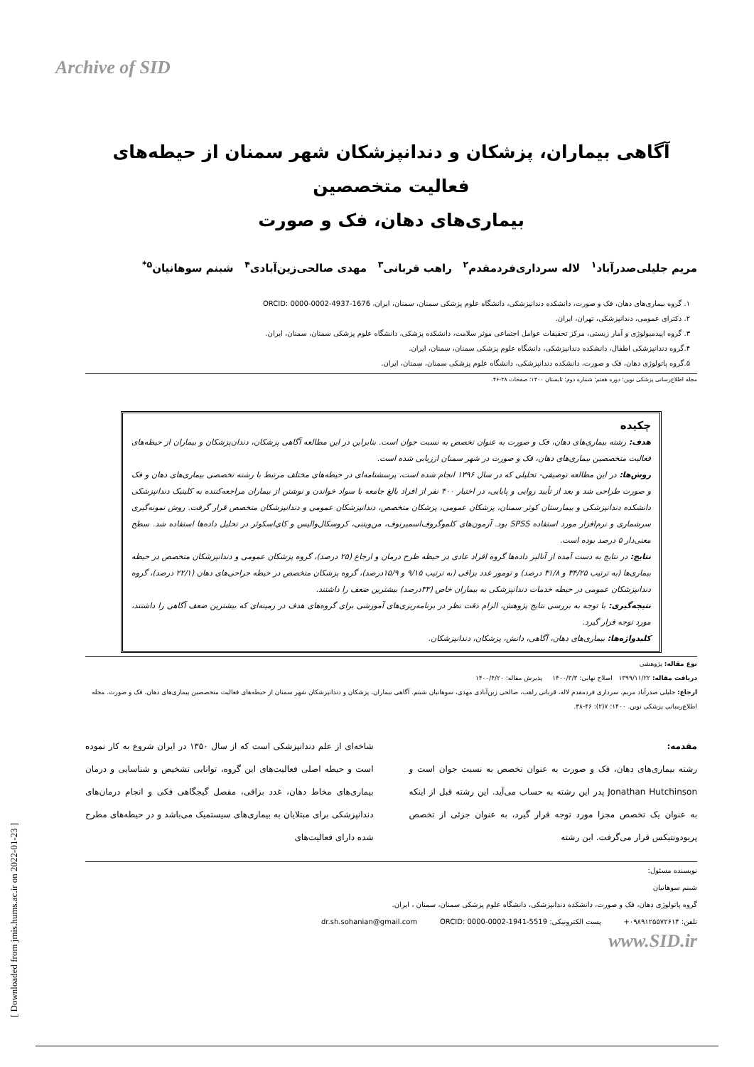Archive of SID
آگاهی بیماران، پزشکان و دندانپزشکان شهر سمنان از حیطه‌های فعالیت متخصصین
بیماری‌های دهان، فک و صورت
مریم جلیلی‌صدرآباد<sup>۱</sup> لاله سرداری‌فردمقدم<sup>۲</sup> راهب قربانی<sup>۳</sup> مهدی صالحی‌زین‌آبادی<sup>۴</sup> شبنم سوهانیان<sup>۵*</sup>
۱. گروه بیماری‌های دهان، فک و صورت، دانشکده دندانپزشکی، دانشگاه علوم پزشکی سمنان، سمنان، ایران، ORCID: 0000-0002-4937-1676
۲. دکترای عمومی، دندانپزشکی، تهران، ایران.
۳. گروه اپیدمیولوژی و آمار زیستی، مرکز تحقیقات عوامل اجتماعی موثر سلامت، دانشکده پزشکی، دانشگاه علوم پزشکی سمنان، سمنان، ایران.
۴.گروه دندانپزشکی اطفال، دانشکده دندانپزشکی، دانشگاه علوم پزشکی سمنان، سمنان، ایران.
۵.گروه پاتولوژی دهان، فک و صورت، دانشکده دندانپزشکی، دانشگاه علوم پزشکی سمنان، سمنان، ایران.
مجله اطلاع‌رسانی پزشکی نوین؛ دوره هفتم؛ شماره دوم؛ تابستان ۱۴۰۰؛ صفحات ۳۸-۴۶.
چکیده
هدف: رشته بیماری‌های دهان، فک و صورت به عنوان تخصص به نسبت جوان است. بنابراین در این مطالعه آگاهی پزشکان، دندان‌پزشکان و بیماران از حیطه‌های فعالیت متخصصین بیماری‌های دهان، فک و صورت در شهر سمنان ارزیابی شده است.
روش‌ها: در این مطالعه توصیفی- تحلیلی که در سال ۱۳۹۶ انجام شده است، پرسشنامه‌ای در حیطه‌های مختلف مرتبط با رشته تخصصی بیماری‌های دهان و فک و صورت طراحی شد و بعد از تأیید روایی و پایایی، در اختیار ۴۰۰ نفر از افراد بالغ جامعه با سواد خواندن و نوشتن از بیماران مراجعه‌کننده به کلینیک دندانپزشکی دانشکده دندانپزشکی و بیمارستان کوثر سمنان، پزشکان عمومی، پزشکان متخصص، دندانپزشکان عمومی و دندانپزشکان متخصص قرار گرفت. روش نمونه‌گیری سرشماری و نرم‌افزار مورد استفاده SPSS بود. آزمون‌های کلموگروف‌اسمیرنوف، من‌ویتنی، کروسکال‌والیس و کای‌اسکوئر در تحلیل داده‌ها استفاده شد. سطح معنی‌دار ۵ درصد بوده است.
نتایج: در نتایج به دست آمده از آنالیز داده‌ها گروه افراد عادی در حیطه طرح درمان و ارجاع (۲۵ درصد)، گروه پزشکان عمومی و دندانپزشکان متخصص در حیطه بیماری‌ها (به ترتیب ۳۴/۲۵ و ۳۱/۸ درصد) و تومور غدد بزاقی (به ترتیب ۹/۱۵ و ۱۵/۹درصد)، گروه پزشکان متخصص در حیطه جراحی‌های دهان (۲۲/۱ درصد)، گروه دندانپزشکان عمومی در حیطه خدمات دندانپزشکی به بیماران خاص (۳۳درصد) بیشترین ضعف را داشتند.
نتیجه‌گیری: با توجه به بررسی نتایج پژوهش، الزام دقت نظر در برنامه‌ریزی‌های آموزشی برای گروه‌های هدف در زمینه‌ای که بیشترین ضعف آگاهی را داشتند، مورد توجه قرار گیرد.
کلیدواژه‌ها: بیماری‌های دهان، آگاهی، دانش، پزشکان، دندانپزشکان.
نوع مقاله: پژوهشی
دریافت مقاله: ۱۳۹۹/۱۱/۲۲ اصلاح نهایی: ۱۴۰۰/۳/۳ پذیرش مقاله: ۱۴۰۰/۴/۲۰
ارجاع: جلیلی صدرآباد مریم، سرداری فردمقدم لاله، قربانی راهب، صالحی زین‌آبادی مهدی، سوهانیان شبنم. آگاهی بیماران، پزشکان و دندانپزشکان شهر سمنان از حیطه‌های فعالیت متخصصین بیماری‌های دهان، فک و صورت. مجله اطلاع‌رسانی پزشکی نوین. ۱۴۰۰؛ ۷(۲): ۴۶-۳۸.
مقدمه:
رشته بیماری‌های دهان، فک و صورت به عنوان تخصص به نسبت جوان است و Jonathan Hutchinson پدر این رشته به حساب می‌آید. این رشته قبل از اینکه به عنوان یک تخصص مجزا مورد توجه قرار گیرد، به عنوان جزئی از تخصص پریودونتیکس قرار می‌گرفت. این رشته
شاخه‌ای از علم دندانپزشکی است که از سال ۱۳۵۰ در ایران شروع به کار نموده است و حیطه اصلی فعالیت‌های این گروه، توانایی تشخیص و شناسایی و درمان بیماری‌های مخاط دهان، غدد بزاقی، مفصل گیجگاهی فکی و انجام درمان‌های دندانپزشکی برای مبتلایان به بیماری‌های سیستمیک می‌باشد و در حیطه‌های مطرح شده دارای فعالیت‌های
نویسنده مسئول:
شبنم سوهانیان
گروه پاتولوژی دهان، فک و صورت، دانشکده دندانپزشکی، دانشگاه علوم پزشکی سمنان، سمنان ، ایران.
تلفن: ۰۹۸۹۱۲۵۵۷۲۶۱۴+ پست الکترونیکی: dr.sh.sohanian@gmail.com ORCID: 0000-0002-1941-5519
www.SID.ir
[ Downloaded from jmis.hums.ac.ir on 2022-01-23 ]